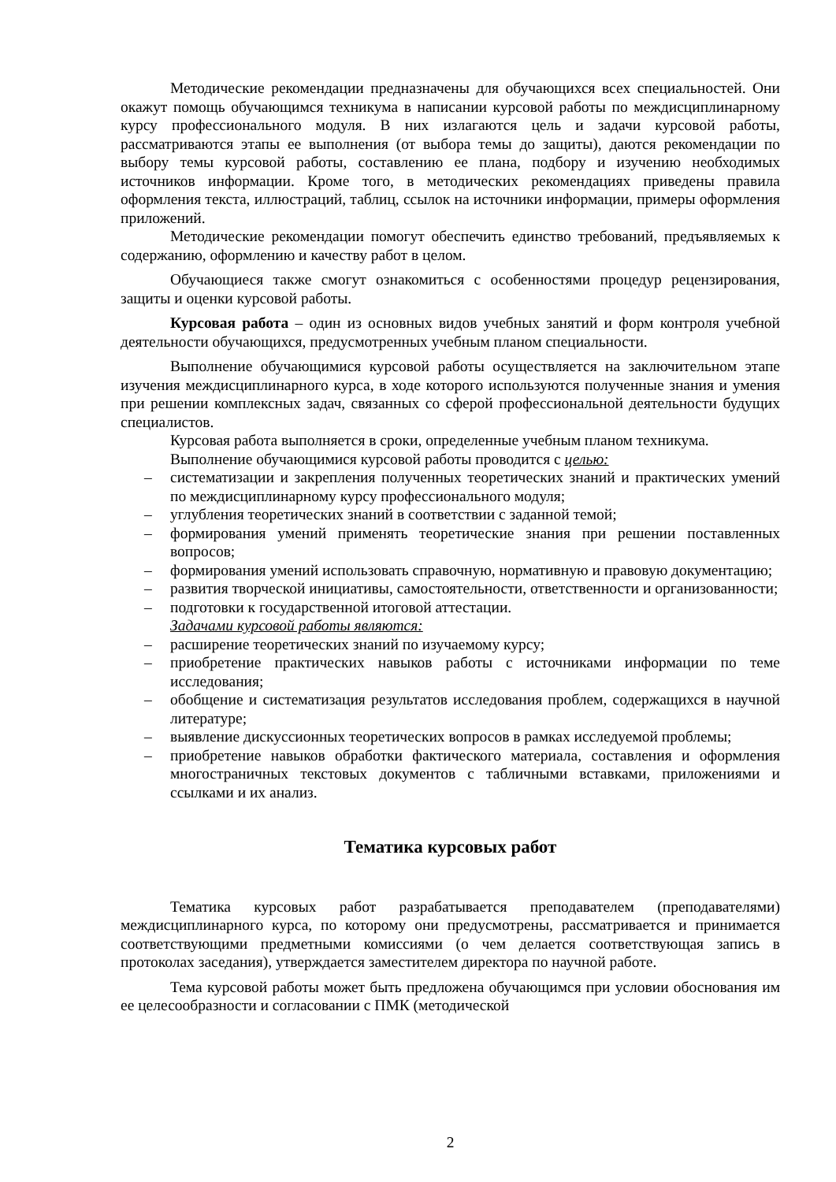Методические рекомендации предназначены для обучающихся всех специальностей. Они окажут помощь обучающимся техникума в написании курсовой работы по междисциплинарному курсу профессионального модуля. В них излагаются цель и задачи курсовой работы, рассматриваются этапы ее выполнения (от выбора темы до защиты), даются рекомендации по выбору темы курсовой работы, составлению ее плана, подбору и изучению необходимых источников информации. Кроме того, в методических рекомендациях приведены правила оформления текста, иллюстраций, таблиц, ссылок на источники информации, примеры оформления приложений.
Методические рекомендации помогут обеспечить единство требований, предъявляемых к содержанию, оформлению и качеству работ в целом.
Обучающиеся также смогут ознакомиться с особенностями процедур рецензирования, защиты и оценки курсовой работы.
Курсовая работа – один из основных видов учебных занятий и форм контроля учебной деятельности обучающихся, предусмотренных учебным планом специальности.
Выполнение обучающимися курсовой работы осуществляется на заключительном этапе изучения междисциплинарного курса, в ходе которого используются полученные знания и умения при решении комплексных задач, связанных со сферой профессиональной деятельности будущих специалистов.
Курсовая работа выполняется в сроки, определенные учебным планом техникума. Выполнение обучающимися курсовой работы проводится с целью:
– систематизации и закрепления полученных теоретических знаний и практических умений по междисциплинарному курсу профессионального модуля;
– углубления теоретических знаний в соответствии с заданной темой;
– формирования умений применять теоретические знания при решении поставленных вопросов;
– формирования умений использовать справочную, нормативную и правовую документацию;
– развития творческой инициативы, самостоятельности, ответственности и организованности;
– подготовки к государственной итоговой аттестации.
Задачами курсовой работы являются:
– расширение теоретических знаний по изучаемому курсу;
– приобретение практических навыков работы с источниками информации по теме исследования;
– обобщение и систематизация результатов исследования проблем, содержащихся в научной литературе;
– выявление дискуссионных теоретических вопросов в рамках исследуемой проблемы;
– приобретение навыков обработки фактического материала, составления и оформления многостраничных текстовых документов с табличными вставками, приложениями и ссылками и их анализ.
Тематика курсовых работ
Тематика курсовых работ разрабатывается преподавателем (преподавателями) междисциплинарного курса, по которому они предусмотрены, рассматривается и принимается соответствующими предметными комиссиями (о чем делается соответствующая запись в протоколах заседания), утверждается заместителем директора по научной работе.
Тема курсовой работы может быть предложена обучающимся при условии обоснования им ее целесообразности и согласовании с ПМК (методической
2